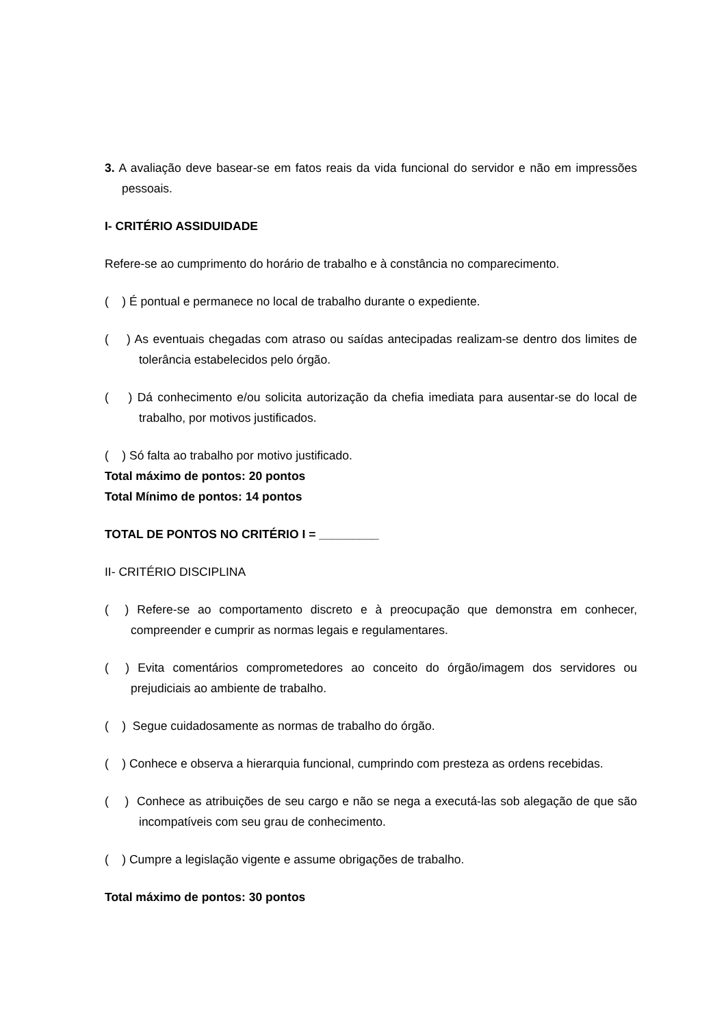3. A avaliação deve basear-se em fatos reais da vida funcional do servidor e não em impressões pessoais.
I- CRITÉRIO ASSIDUIDADE
Refere-se ao cumprimento do horário de trabalho e à constância no comparecimento.
( ) É pontual e permanece no local de trabalho durante o expediente.
( ) As eventuais chegadas com atraso ou saídas antecipadas realizam-se dentro dos limites de tolerância estabelecidos pelo órgão.
( ) Dá conhecimento e/ou solicita autorização da chefia imediata para ausentar-se do local de trabalho, por motivos justificados.
( ) Só falta ao trabalho por motivo justificado.
Total máximo de pontos: 20 pontos
Total Mínimo de pontos: 14 pontos
TOTAL DE PONTOS NO CRITÉRIO I = _________
II- CRITÉRIO DISCIPLINA
( ) Refere-se ao comportamento discreto e à preocupação que demonstra em conhecer, compreender e cumprir as normas legais e regulamentares.
( ) Evita comentários comprometedores ao conceito do órgão/imagem dos servidores ou prejudiciais ao ambiente de trabalho.
( ) Segue cuidadosamente as normas de trabalho do órgão.
( ) Conhece e observa a hierarquia funcional, cumprindo com presteza as ordens recebidas.
( ) Conhece as atribuições de seu cargo e não se nega a executá-las sob alegação de que são incompatíveis com seu grau de conhecimento.
( ) Cumpre a legislação vigente e assume obrigações de trabalho.
Total máximo de pontos: 30 pontos